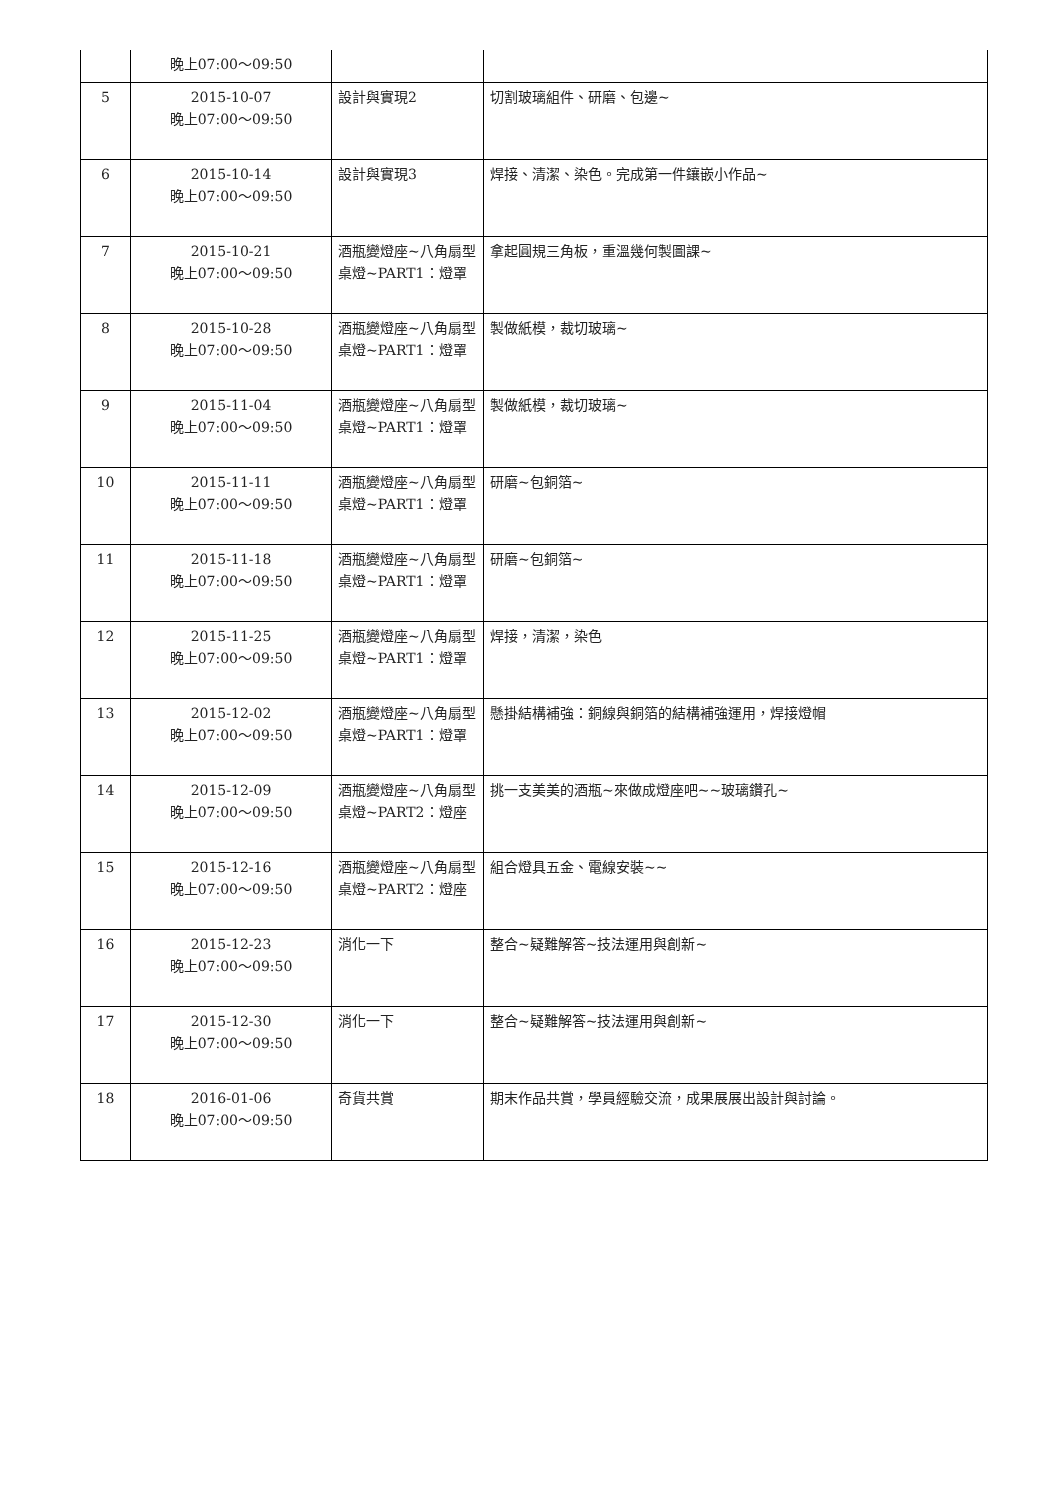| | 晚上07:00～09:50 | | |
| 5 | 2015-10-07 晚上07:00～09:50 | 設計與實現2 | 切割玻璃組件、研磨、包邊~ |
| 6 | 2015-10-14 晚上07:00～09:50 | 設計與實現3 | 焊接、清潔、染色。完成第一件鑲嵌小作品~ |
| 7 | 2015-10-21 晚上07:00～09:50 | 酒瓶變燈座~八角扇型桌燈~PART1：燈罩 | 拿起圓規三角板，重溫幾何製圖課~ |
| 8 | 2015-10-28 晚上07:00～09:50 | 酒瓶變燈座~八角扇型桌燈~PART1：燈罩 | 製做紙模，裁切玻璃~ |
| 9 | 2015-11-04 晚上07:00～09:50 | 酒瓶變燈座~八角扇型桌燈~PART1：燈罩 | 製做紙模，裁切玻璃~ |
| 10 | 2015-11-11 晚上07:00～09:50 | 酒瓶變燈座~八角扇型桌燈~PART1：燈罩 | 研磨~包銅箔~ |
| 11 | 2015-11-18 晚上07:00～09:50 | 酒瓶變燈座~八角扇型桌燈~PART1：燈罩 | 研磨~包銅箔~ |
| 12 | 2015-11-25 晚上07:00～09:50 | 酒瓶變燈座~八角扇型桌燈~PART1：燈罩 | 焊接，清潔，染色 |
| 13 | 2015-12-02 晚上07:00～09:50 | 酒瓶變燈座~八角扇型桌燈~PART1：燈罩 | 懸掛結構補強：銅線與銅箔的結構補強運用，焊接燈帽 |
| 14 | 2015-12-09 晚上07:00～09:50 | 酒瓶變燈座~八角扇型桌燈~PART2：燈座 | 挑一支美美的酒瓶~來做成燈座吧~~玻璃鑽孔~ |
| 15 | 2015-12-16 晚上07:00～09:50 | 酒瓶變燈座~八角扇型桌燈~PART2：燈座 | 組合燈具五金、電線安裝~~ |
| 16 | 2015-12-23 晚上07:00～09:50 | 消化一下 | 整合~疑難解答~技法運用與創新~ |
| 17 | 2015-12-30 晚上07:00～09:50 | 消化一下 | 整合~疑難解答~技法運用與創新~ |
| 18 | 2016-01-06 晚上07:00～09:50 | 奇貨共賞 | 期末作品共賞，學員經驗交流，成果展展出設計與討論。 |